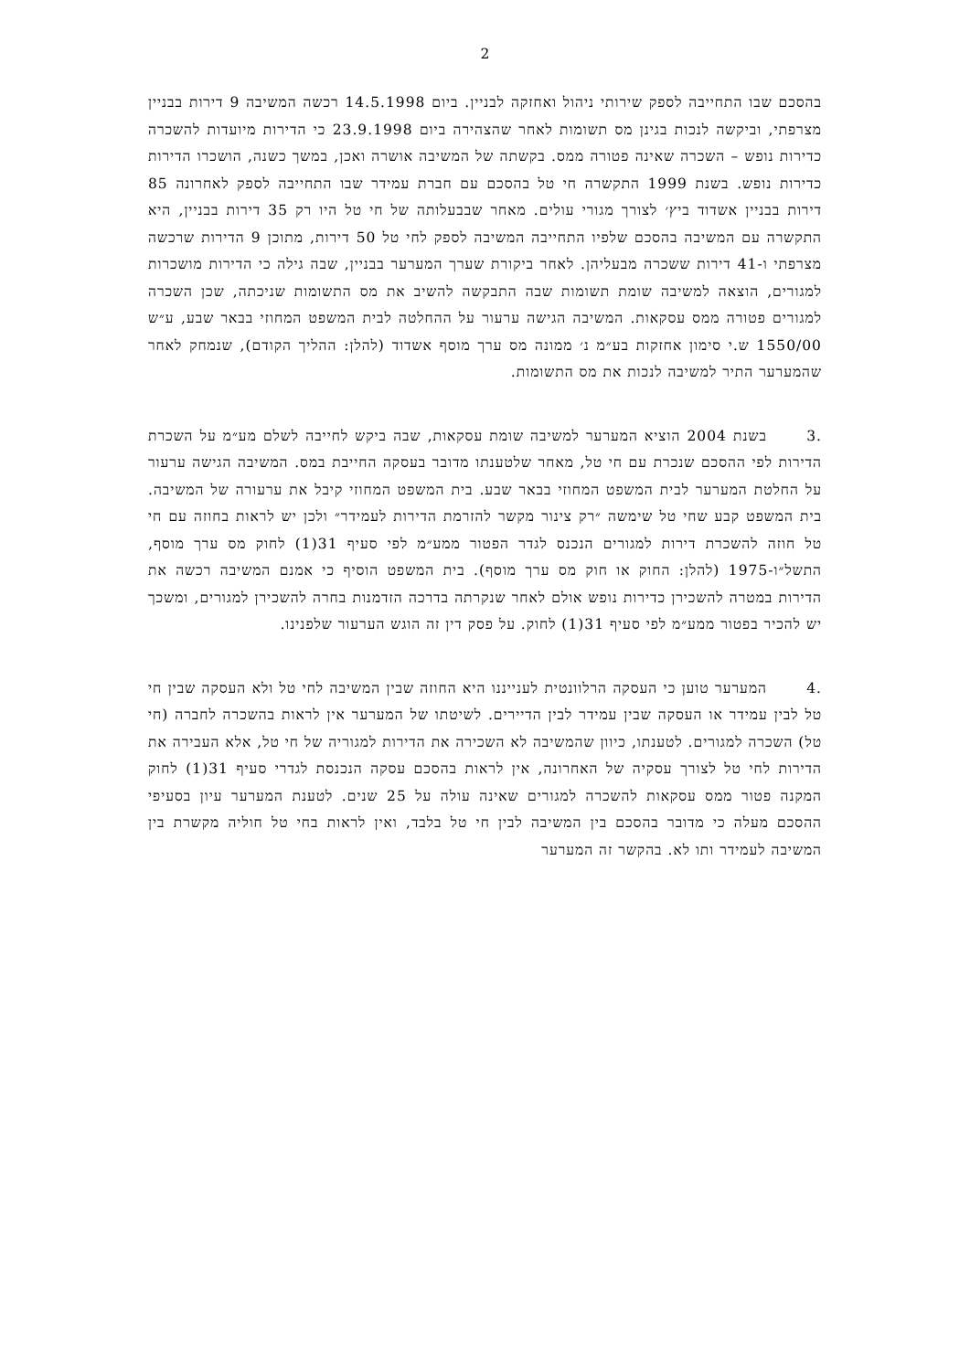2
בהסכם שבו התחייבה לספק שירותי ניהול ואחזקה לבניין. ביום 14.5.1998 רכשה המשיבה 9 דירות בבניין מצרפתי, וביקשה לנכות בגינן מס תשומות לאחר שהצהירה ביום 23.9.1998 כי הדירות מיועדות להשכרה כדירות נופש – השכרה שאינה פטורה ממס. בקשתה של המשיבה אושרה ואכן, במשך כשנה, הושכרו הדירות כדירות נופש. בשנת 1999 התקשרה חי טל בהסכם עם חברת עמידר שבו התחייבה לספק לאחרונה 85 דירות בבניין אשדוד ביץ׳ לצורך מגורי עולים. מאחר שבבעלותה של חי טל היו רק 35 דירות בבניין, היא התקשרה עם המשיבה בהסכם שלפיו התחייבה המשיבה לספק לחי טל 50 דירות, מתוכן 9 הדירות שרכשה מצרפתי ו-41 דירות ששכרה מבעליהן. לאחר ביקורת שערך המערער בבניין, שבה גילה כי הדירות מושכרות למגורים, הוצאה למשיבה שומת תשומות שבה התבקשה להשיב את מס התשומות שניכתה, שכן השכרה למגורים פטורה ממס עסקאות. המשיבה הגישה ערעור על ההחלטה לבית המשפט המחוזי בבאר שבע, ע״ש 1550/00 ש.י סימון אחזקות בע״מ נ׳ ממונה מס ערך מוסף אשדוד (להלן: ההליך הקודם), שנמחק לאחר שהמערער התיר למשיבה לנכות את מס התשומות.
.3 בשנת 2004 הוציא המערער למשיבה שומת עסקאות, שבה ביקש לחייבה לשלם מע״מ על השכרת הדירות לפי ההסכם שנכרת עם חי טל, מאחר שלטענתו מדובר בעסקה החייבת במס. המשיבה הגישה ערעור על החלטת המערער לבית המשפט המחוזי בבאר שבע. בית המשפט המחוזי קיבל את ערעורה של המשיבה. בית המשפט קבע שחי טל שימשה ״רק צינור מקשר להזרמת הדירות לעמידר״ ולכן יש לראות בחוזה עם חי טל חוזה להשכרת דירות למגורים הנכנס לגדר הפטור ממע״מ לפי סעיף 31(1) לחוק מס ערך מוסף, התשל״ו-1975 (להלן: החוק או חוק מס ערך מוסף). בית המשפט הוסיף כי אמנם המשיבה רכשה את הדירות במטרה להשכירן כדירות נופש אולם לאחר שנקרתה בדרכה הזדמנות בחרה להשכירן למגורים, ומשכך יש להכיר בפטור ממע״מ לפי סעיף 31(1) לחוק. על פסק דין זה הוגש הערעור שלפנינו.
.4 המערער טוען כי העסקה הרלוונטית לענייננו היא החוזה שבין המשיבה לחי טל ולא העסקה שבין חי טל לבין עמידר או העסקה שבין עמידר לבין הדיירים. לשיטתו של המערער אין לראות בהשכרה לחברה (חי טל) השכרה למגורים. לטענתו, כיוון שהמשיבה לא השכירה את הדירות למגוריה של חי טל, אלא העבירה את הדירות לחי טל לצורך עסקיה של האחרונה, אין לראות בהסכם עסקה הנכנסת לגדרי סעיף 31(1) לחוק המקנה פטור ממס עסקאות להשכרה למגורים שאינה עולה על 25 שנים. לטענת המערער עיון בסעיפי ההסכם מעלה כי מדובר בהסכם בין המשיבה לבין חי טל בלבד, ואין לראות בחי טל חוליה מקשרת בין המשיבה לעמידר ותו לא. בהקשר זה המערער